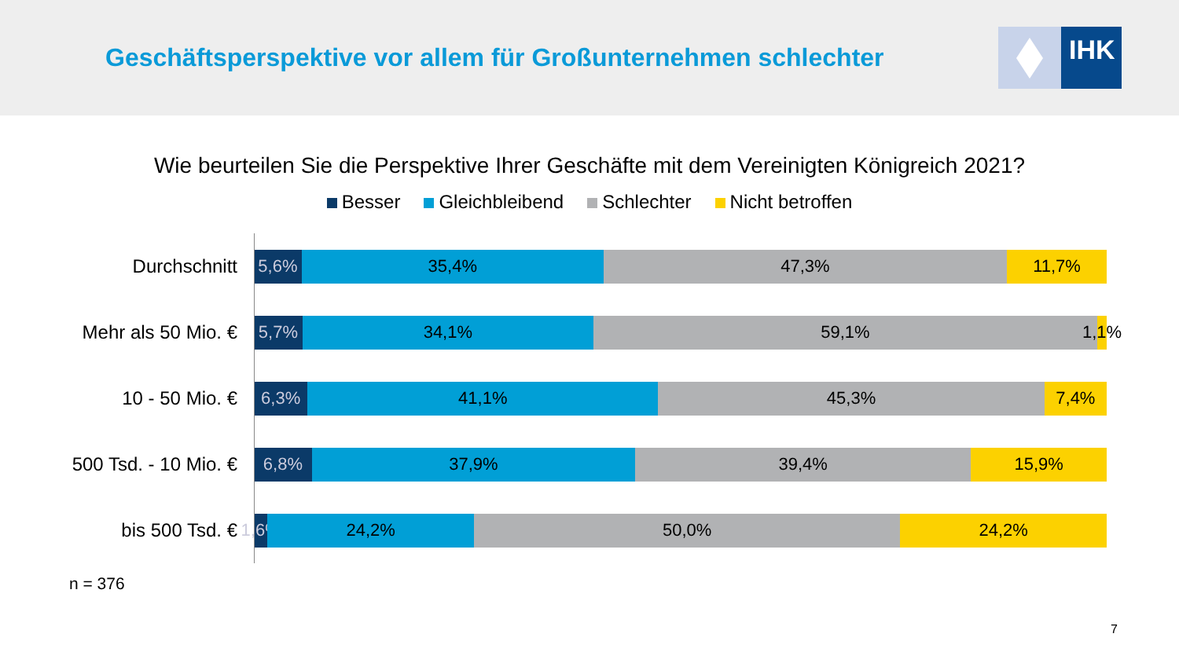Geschäftsperspektive vor allem für Großunternehmen schlechter
IHK
Wie beurteilen Sie die Perspektive Ihrer Geschäfte mit dem Vereinigten Königreich 2021?
Besser Gleichbleibend Schlechter Nicht betroffen
Durchschnitt
5,6% 35,4% 47,3% 11,7%
Mehr als 50 Mio. €
5,7% 34,1% 59,1% 1,1%
10 - 50 Mio. €
6,3% 41,1% 45,3% 7,4%
500 Tsd. - 10 Mio. €
6,8% 37,9% 39,4% 15,9%
bis 500 Tsd. €
1,6% 24,2% 50,0% 24,2%
n = 376
7